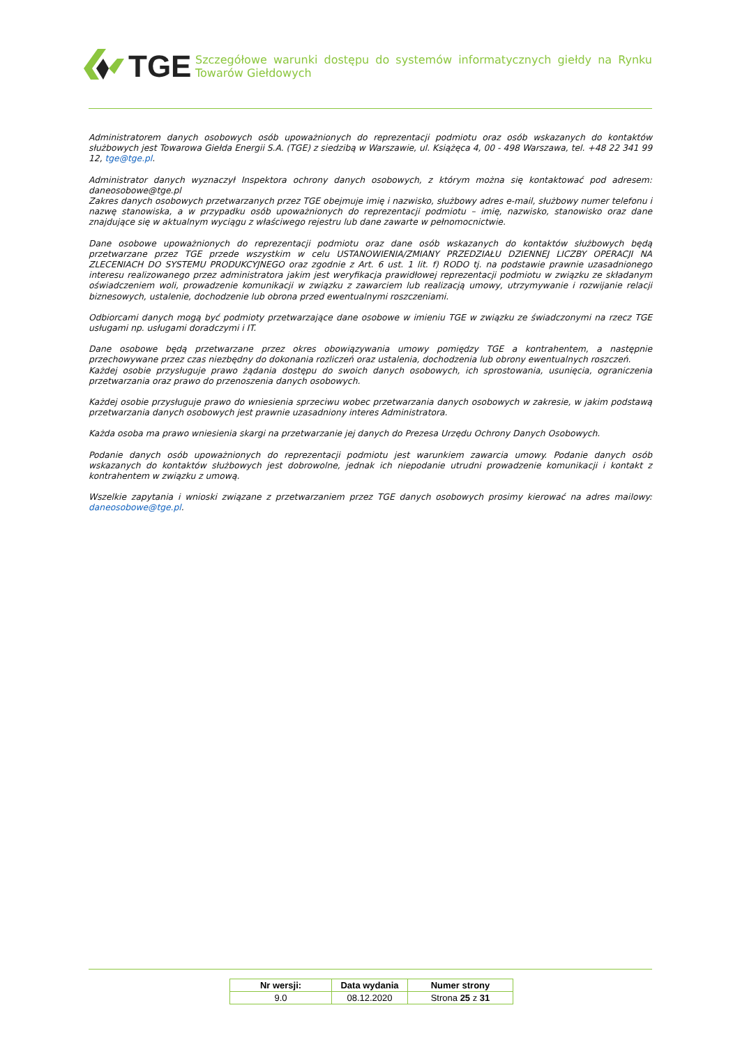TGE
Szczegółowe warunki dostępu do systemów informatycznych giełdy na Rynku Towarów Giełdowych
Administratorem danych osobowych osób upoważnionych do reprezentacji podmiotu oraz osób wskazanych do kontaktów służbowych jest Towarowa Giełda Energii S.A. (TGE) z siedzibą w Warszawie, ul. Książęca 4, 00 - 498 Warszawa, tel. +48 22 341 99 12, tge@tge.pl.
Administrator danych wyznaczył Inspektora ochrony danych osobowych, z którym można się kontaktować pod adresem: daneosobowe@tge.pl
Zakres danych osobowych przetwarzanych przez TGE obejmuje imię i nazwisko, służbowy adres e-mail, służbowy numer telefonu i nazwę stanowiska, a w przypadku osób upoważnionych do reprezentacji podmiotu – imię, nazwisko, stanowisko oraz dane znajdujące się w aktualnym wyciągu z właściwego rejestru lub dane zawarte w pełnomocnictwie.
Dane osobowe upoważnionych do reprezentacji podmiotu oraz dane osób wskazanych do kontaktów służbowych będą przetwarzane przez TGE przede wszystkim w celu USTANOWIENIA/ZMIANY PRZEDZIAŁU DZIENNEJ LICZBY OPERACJI NA ZLECENIACH DO SYSTEMU PRODUKCYJNEGO oraz zgodnie z Art. 6 ust. 1 lit. f) RODO tj. na podstawie prawnie uzasadnionego interesu realizowanego przez administratora jakim jest weryfikacja prawidłowej reprezentacji podmiotu w związku ze składanym oświadczeniem woli, prowadzenie komunikacji w związku z zawarciem lub realizacją umowy, utrzymywanie i rozwijanie relacji biznesowych, ustalenie, dochodzenie lub obrona przed ewentualnymi roszczeniami.
Odbiorcami danych mogą być podmioty przetwarzające dane osobowe w imieniu TGE w związku ze świadczonymi na rzecz TGE usługami np. usługami doradczymi i IT.
Dane osobowe będą przetwarzane przez okres obowiązywania umowy pomiędzy TGE a kontrahentem, a następnie przechowywane przez czas niezbędny do dokonania rozliczeń oraz ustalenia, dochodzenia lub obrony ewentualnych roszczeń.
Każdej osobie przysługuje prawo żądania dostępu do swoich danych osobowych, ich sprostowania, usunięcia, ograniczenia przetwarzania oraz prawo do przenoszenia danych osobowych.
Każdej osobie przysługuje prawo do wniesienia sprzeciwu wobec przetwarzania danych osobowych w zakresie, w jakim podstawą przetwarzania danych osobowych jest prawnie uzasadniony interes Administratora.
Każda osoba ma prawo wniesienia skargi na przetwarzanie jej danych do Prezesa Urzędu Ochrony Danych Osobowych.
Podanie danych osób upoważnionych do reprezentacji podmiotu jest warunkiem zawarcia umowy. Podanie danych osób wskazanych do kontaktów służbowych jest dobrowolne, jednak ich niepodanie utrudni prowadzenie komunikacji i kontakt z kontrahentem w związku z umową.
Wszelkie zapytania i wnioski związane z przetwarzaniem przez TGE danych osobowych prosimy kierować na adres mailowy: daneosobowe@tge.pl.
| Nr wersji: | Data wydania | Numer strony |
| --- | --- | --- |
| 9.0 | 08.12.2020 | Strona 25 z 31 |